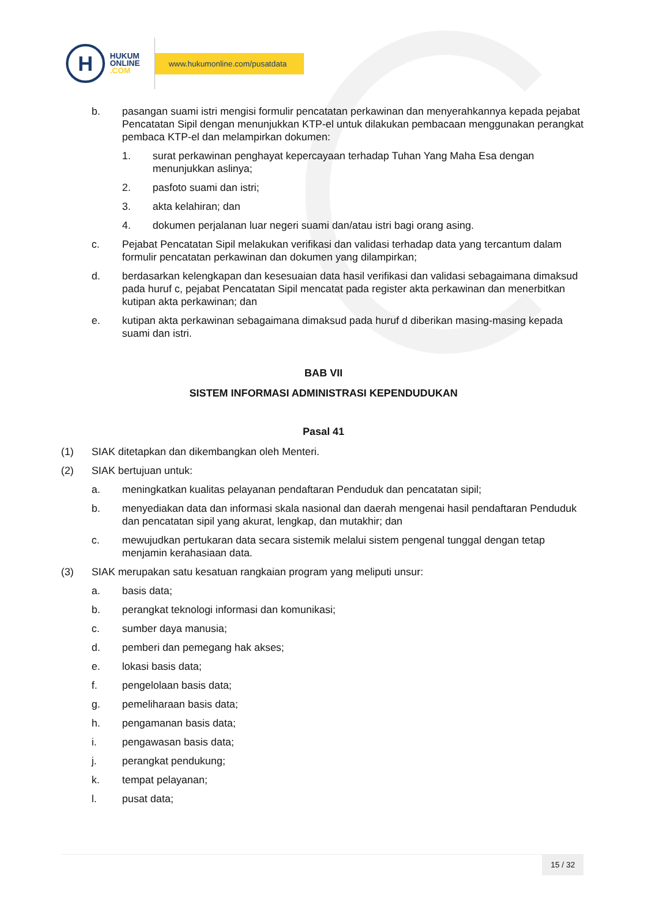H
HUKUM
ONLINE
.COM
www.hukumonline.com/pusatdata
b. pasangan suami istri mengisi formulir pencatatan perkawinan dan menyerahkannya kepada pejabat Pencatatan Sipil dengan menunjukkan KTP-el untuk dilakukan pembacaan menggunakan perangkat pembaca KTP-el dan melampirkan dokumen:
1. surat perkawinan penghayat kepercayaan terhadap Tuhan Yang Maha Esa dengan menunjukkan aslinya;
2. pasfoto suami dan istri;
3. akta kelahiran; dan
4. dokumen perjalanan luar negeri suami dan/atau istri bagi orang asing.
c. Pejabat Pencatatan Sipil melakukan verifikasi dan validasi terhadap data yang tercantum dalam formulir pencatatan perkawinan dan dokumen yang dilampirkan;
d. berdasarkan kelengkapan dan kesesuaian data hasil verifikasi dan validasi sebagaimana dimaksud pada huruf c, pejabat Pencatatan Sipil mencatat pada register akta perkawinan dan menerbitkan kutipan akta perkawinan; dan
e. kutipan akta perkawinan sebagaimana dimaksud pada huruf d diberikan masing-masing kepada suami dan istri.
BAB VII
SISTEM INFORMASI ADMINISTRASI KEPENDUDUKAN
Pasal 41
(1) SIAK ditetapkan dan dikembangkan oleh Menteri.
(2) SIAK bertujuan untuk:
a. meningkatkan kualitas pelayanan pendaftaran Penduduk dan pencatatan sipil;
b. menyediakan data dan informasi skala nasional dan daerah mengenai hasil pendaftaran Penduduk dan pencatatan sipil yang akurat, lengkap, dan mutakhir; dan
c. mewujudkan pertukaran data secara sistemik melalui sistem pengenal tunggal dengan tetap menjamin kerahasiaan data.
(3) SIAK merupakan satu kesatuan rangkaian program yang meliputi unsur:
a. basis data;
b. perangkat teknologi informasi dan komunikasi;
c. sumber daya manusia;
d. pemberi dan pemegang hak akses;
e. lokasi basis data;
f. pengelolaan basis data;
g. pemeliharaan basis data;
h. pengamanan basis data;
i. pengawasan basis data;
j. perangkat pendukung;
k. tempat pelayanan;
l. pusat data;
15 / 32